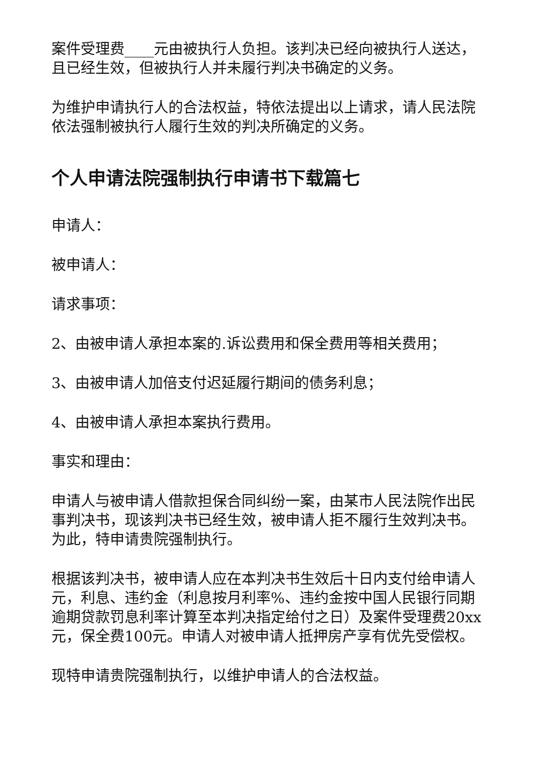案件受理费____元由被执行人负担。该判决已经向被执行人送达，且已经生效，但被执行人并未履行判决书确定的义务。
为维护申请执行人的合法权益，特依法提出以上请求，请人民法院依法强制被执行人履行生效的判决所确定的义务。
个人申请法院强制执行申请书下载篇七
申请人：
被申请人：
请求事项：
2、由被申请人承担本案的.诉讼费用和保全费用等相关费用；
3、由被申请人加倍支付迟延履行期间的债务利息；
4、由被申请人承担本案执行费用。
事实和理由：
申请人与被申请人借款担保合同纠纷一案，由某市人民法院作出民事判决书，现该判决书已经生效，被申请人拒不履行生效判决书。为此，特申请贵院强制执行。
根据该判决书，被申请人应在本判决书生效后十日内支付给申请人元，利息、违约金（利息按月利率%、违约金按中国人民银行同期逾期贷款罚息利率计算至本判决指定给付之日）及案件受理费20xx元，保全费100元。申请人对被申请人抵押房产享有优先受偿权。
现特申请贵院强制执行，以维护申请人的合法权益。